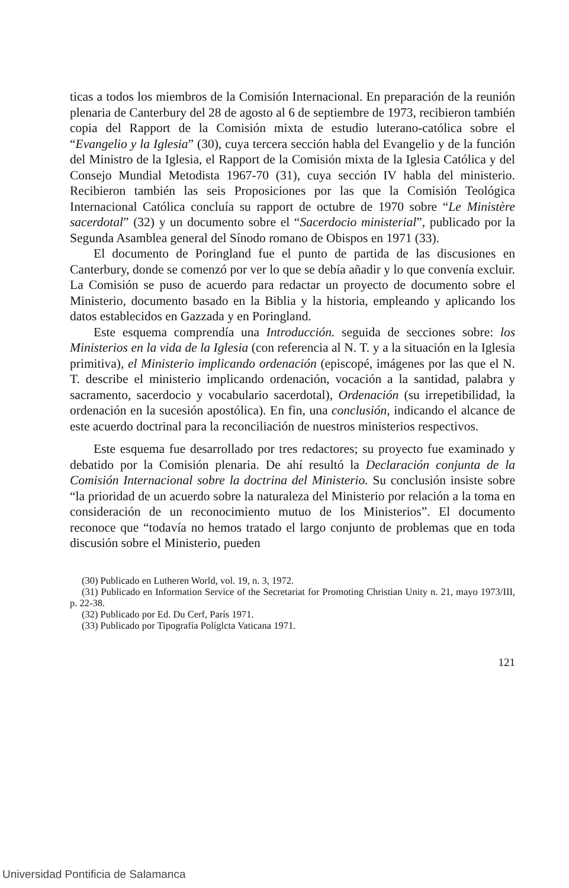ticas a todos los miembros de la Comisión Internacional. En preparación de la reunión plenaria de Canterbury del 28 de agosto al 6 de septiembre de 1973, recibieron también copia del Rapport de la Comisión mixta de estudio luterano-católica sobre el “Evangelio y la Iglesia” (30), cuya tercera sección habla del Evangelio y de la función del Ministro de la Iglesia, el Rapport de la Comisión mixta de la Iglesia Católica y del Consejo Mundial Metodista 1967-70 (31), cuya sección IV habla del ministerio. Recibieron también las seis Proposiciones por las que la Comisión Teológica Internacional Católica concluía su rapport de octubre de 1970 sobre “Le Ministère sacerdotal” (32) y un documento sobre el “Sacerdocio ministerial”, publicado por la Segunda Asamblea general del Sínodo romano de Obispos en 1971 (33).
El documento de Poringland fue el punto de partida de las discusiones en Canterbury, donde se comenzó por ver lo que se debía añadir y lo que convenía excluir. La Comisión se puso de acuerdo para redactar un proyecto de documento sobre el Ministerio, documento basado en la Biblia y la historia, empleando y aplicando los datos establecidos en Gazzada y en Poringland.
Este esquema comprendía una Introducción. seguida de secciones sobre: los Ministerios en la vida de la Iglesia (con referencia al N. T. y a la situación en la Iglesia primitiva), el Ministerio implicando ordenación (episcopé, imágenes por las que el N. T. describe el ministerio implicando ordenación, vocación a la santidad, palabra y sacramento, sacerdocio y vocabulario sacerdotal), Ordenación (su irrepetibilidad, la ordenación en la sucesión apostólica). En fin, una conclusión, indicando el alcance de este acuerdo doctrinal para la reconciliación de nuestros ministerios respectivos.
Este esquema fue desarrollado por tres redactores; su proyecto fue examinado y debatido por la Comisión plenaria. De ahí resultó la Declaración conjunta de la Comisión Internacional sobre la doctrina del Ministerio. Su conclusión insiste sobre “la prioridad de un acuerdo sobre la naturaleza del Ministerio por relación a la toma en consideración de un reconocimiento mutuo de los Ministerios”. El documento reconoce que “todavía no hemos tratado el largo conjunto de problemas que en toda discusión sobre el Ministerio, pueden
(30) Publicado en Lutheren World, vol. 19, n. 3, 1972.
(31) Publicado en Information Service of the Secretariat for Promoting Christian Unity n. 21, mayo 1973/III, p. 22-38.
(32) Publicado por Ed. Du Cerf, París 1971.
(33) Publicado por Tipografía Políglcta Vaticana 1971.
121
Universidad Pontificia de Salamanca